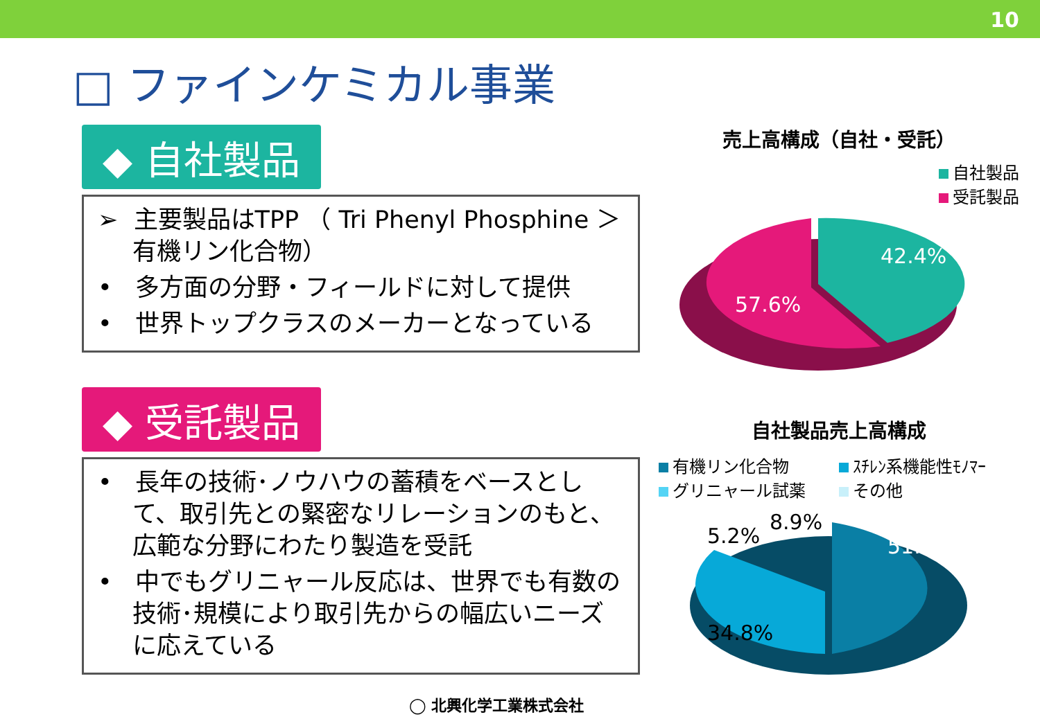10
□ ファインケミカル事業
◆ 自社製品
➢ 主要製品はTPP （ Tri Phenyl Phosphine ＞有機リン化合物）
• 多方面の分野・フィールドに対して提供
• 世界トップクラスのメーカーとなっている
◆ 受託製品
• 長年の技術･ノウハウの蓄積をベースとして、取引先との緊密なリレーションのもと、広範な分野にわたり製造を受託
• 中でもグリニャール反応は、世界でも有数の技術･規模により取引先からの幅広いニーズに応えている
売上高構成（自社・受託）
自社製品
受託製品
42.4%
57.6%
自社製品売上高構成
有機リン化合物 ｽﾁﾚﾝ系機能性ﾓﾉﾏｰ グリニャール試薬 その他
51.0%
34.8%
5.2%
8.9%
◯ 北興化学工業株式会社